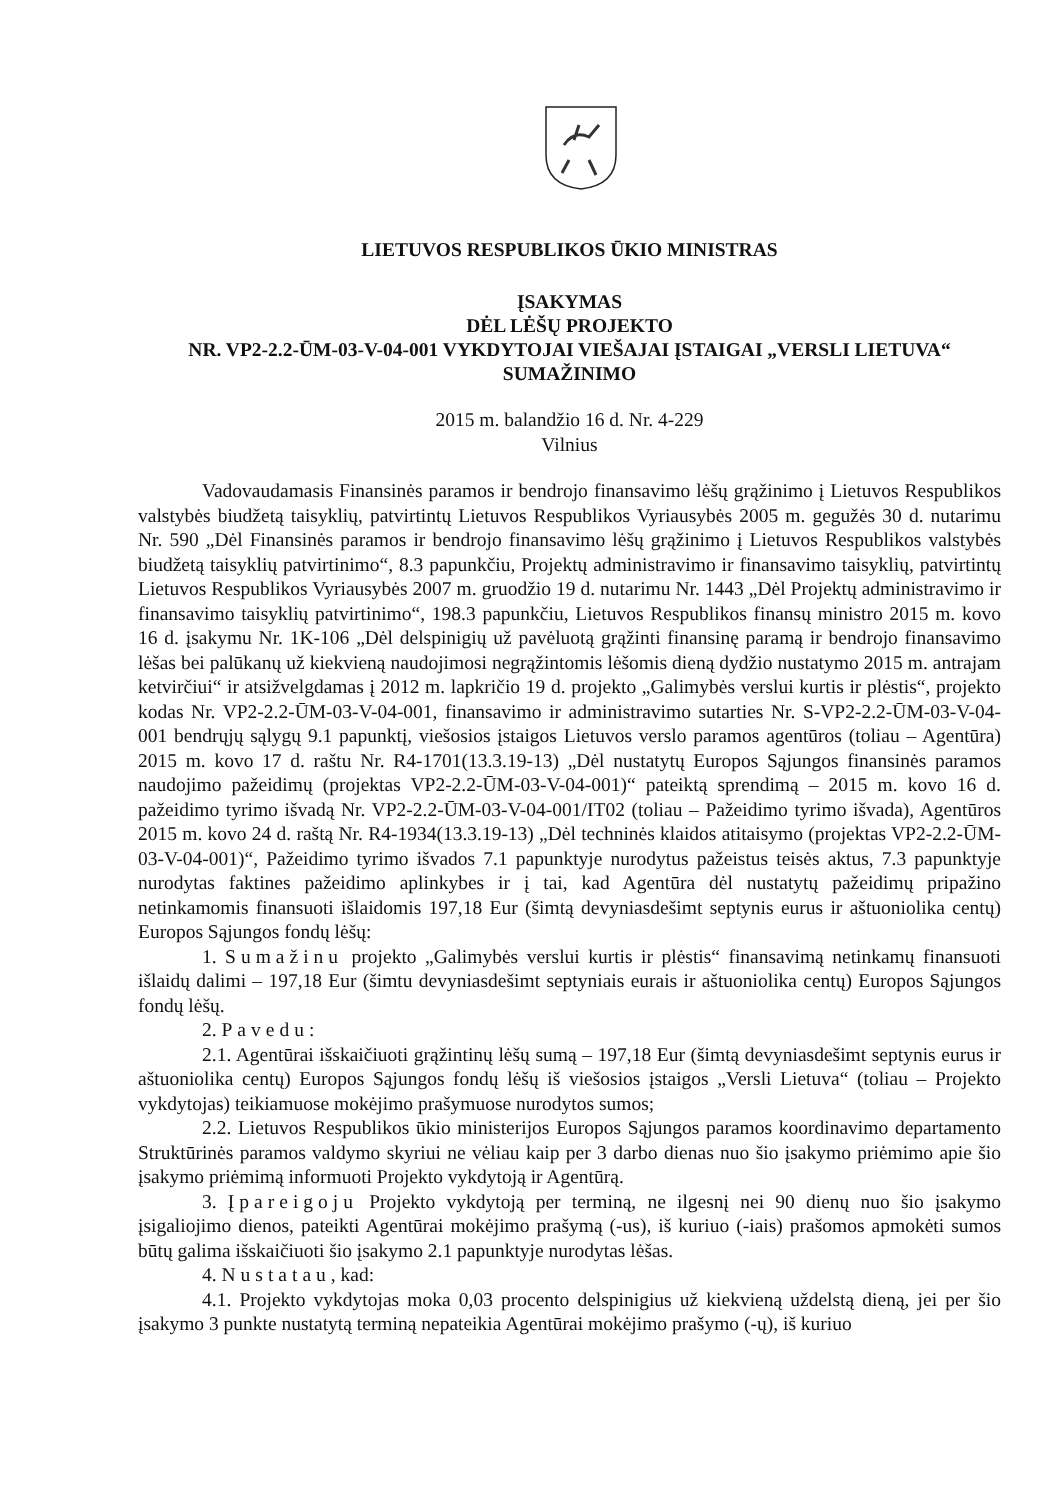LIETUVOS RESPUBLIKOS ŪKIO MINISTRAS
ĮSAKYMAS
DĖL LĖŠŲ PROJEKTO
NR. VP2-2.2-ŪM-03-V-04-001 VYKDYTOJAI VIEŠAJAI ĮSTAIGAI „VERSLI LIETUVA“ SUMAŽINIMO
2015 m. balandžio 16 d. Nr. 4-229
Vilnius
Vadovaudamasis Finansinės paramos ir bendrojo finansavimo lėšų grąžinimo į Lietuvos Respublikos valstybės biudžetą taisyklių, patvirtintų Lietuvos Respublikos Vyriausybės 2005 m. gegužės 30 d. nutarimu Nr. 590 „Dėl Finansinės paramos ir bendrojo finansavimo lėšų grąžinimo į Lietuvos Respublikos valstybės biudžetą taisyklių patvirtinimo“, 8.3 papunkčiu, Projektų administravimo ir finansavimo taisyklių, patvirtintų Lietuvos Respublikos Vyriausybės 2007 m. gruodžio 19 d. nutarimu Nr. 1443 „Dėl Projektų administravimo ir finansavimo taisyklių patvirtinimo“, 198.3 papunkčiu, Lietuvos Respublikos finansų ministro 2015 m. kovo 16 d. įsakymu Nr. 1K-106 „Dėl delspinigių už pavėluotą grąžinti finansinę paramą ir bendrojo finansavimo lėšas bei palūkanų už kiekvieną naudojimosi negrąžintomis lėšomis dieną dydžio nustatymo 2015 m. antrajam ketvirčiui“ ir atsižvelgdamas į 2012 m. lapkričio 19 d. projekto „Galimybės verslui kurtis ir plėstis“, projekto kodas Nr. VP2-2.2-ŪM-03-V-04-001, finansavimo ir administravimo sutarties Nr. S-VP2-2.2-ŪM-03-V-04-001 bendrųjų sąlygų 9.1 papunktį, viešosios įstaigos Lietuvos verslo paramos agentūros (toliau – Agentūra) 2015 m. kovo 17 d. raštu Nr. R4-1701(13.3.19-13) „Dėl nustatytų Europos Sąjungos finansinės paramos naudojimo pažeidimų (projektas VP2-2.2-ŪM-03-V-04-001)“ pateiktą sprendimą – 2015 m. kovo 16 d. pažeidimo tyrimo išvadą Nr. VP2-2.2-ŪM-03-V-04-001/IT02 (toliau – Pažeidimo tyrimo išvada), Agentūros 2015 m. kovo 24 d. raštą Nr. R4-1934(13.3.19-13) „Dėl techninės klaidos atitaisymo (projektas VP2-2.2-ŪM-03-V-04-001)“, Pažeidimo tyrimo išvados 7.1 papunktyje nurodytus pažeistus teisės aktus, 7.3 papunktyje nurodytas faktines pažeidimo aplinkybes ir į tai, kad Agentūra dėl nustatytų pažeidimų pripažino netinkamomis finansuoti išlaidomis 197,18 Eur (šimtą devyniasdešimt septynis eurus ir aštuoniolika centų) Europos Sąjungos fondų lėšų:
1. Sumažinu projekto „Galimybės verslui kurtis ir plėstis“ finansavimą netinkamų finansuoti išlaidų dalimi – 197,18 Eur (šimtu devyniasdešimt septyniais eurais ir aštuoniolika centų) Europos Sąjungos fondų lėšų.
2. Pavedu:
2.1. Agentūrai išskaičiuoti grąžintinų lėšų sumą – 197,18 Eur (šimtą devyniasdešimt septynis eurus ir aštuoniolika centų) Europos Sąjungos fondų lėšų iš viešosios įstaigos „Versli Lietuva“ (toliau – Projekto vykdytojas) teikiamuose mokėjimo prašymuose nurodytos sumos;
2.2. Lietuvos Respublikos ūkio ministerijos Europos Sąjungos paramos koordinavimo departamento Struktūrinės paramos valdymo skyriui ne vėliau kaip per 3 darbo dienas nuo šio įsakymo priėmimo apie šio įsakymo priėmimą informuoti Projekto vykdytoją ir Agentūrą.
3. Įpareigoju Projekto vykdytoją per terminą, ne ilgesnį nei 90 dienų nuo šio įsakymo įsigaliojimo dienos, pateikti Agentūrai mokėjimo prašymą (-us), iš kuriuo (-iais) prašomos apmokėti sumos būtų galima išskaičiuoti šio įsakymo 2.1 papunktyje nurodytas lėšas.
4. Nustatau, kad:
4.1. Projekto vykdytojas moka 0,03 procento delspinigius už kiekvieną uždelstą dieną, jei per šio įsakymo 3 punkte nustatytą terminą nepateikia Agentūrai mokėjimo prašymo (-ų), iš kuriuo